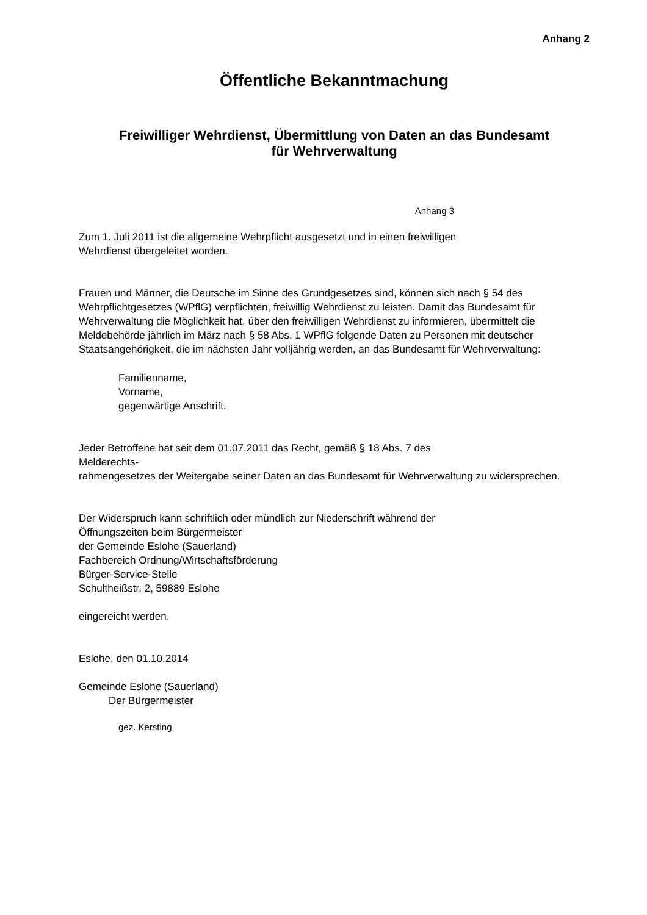Anhang 2
Öffentliche Bekanntmachung
Freiwilliger Wehrdienst, Übermittlung von Daten an das Bundesamt
für Wehrverwaltung
Anhang 3
Zum 1. Juli 2011 ist die allgemeine Wehrpflicht ausgesetzt und in einen freiwilligen
Wehrdienst übergeleitet worden.
Frauen und Männer, die Deutsche im Sinne des Grundgesetzes sind, können sich nach § 54 des Wehrpflichtgesetzes (WPflG) verpflichten, freiwillig Wehrdienst zu leisten. Damit das Bundesamt für Wehrverwaltung die Möglichkeit hat, über den freiwilligen Wehrdienst zu informieren, übermittelt die Meldebehörde jährlich im März nach § 58 Abs. 1 WPflG folgende Daten zu Personen mit deutscher Staatsangehörigkeit, die im nächsten Jahr volljährig werden, an das Bundesamt für Wehrverwaltung:
Familienname,
Vorname,
gegenwärtige Anschrift.
Jeder Betroffene hat seit dem 01.07.2011 das Recht, gemäß § 18 Abs. 7 des
Melderechts-
rahmengesetzes der Weitergabe seiner Daten an das Bundesamt für Wehrverwaltung zu widersprechen.
Der Widerspruch kann schriftlich oder mündlich zur Niederschrift während der
Öffnungszeiten beim Bürgermeister
der Gemeinde Eslohe (Sauerland)
Fachbereich Ordnung/Wirtschaftsförderung
Bürger-Service-Stelle
Schultheißstr. 2, 59889 Eslohe
eingereicht werden.
Eslohe, den 01.10.2014
Gemeinde Eslohe (Sauerland)
Der Bürgermeister
gez. Kersting